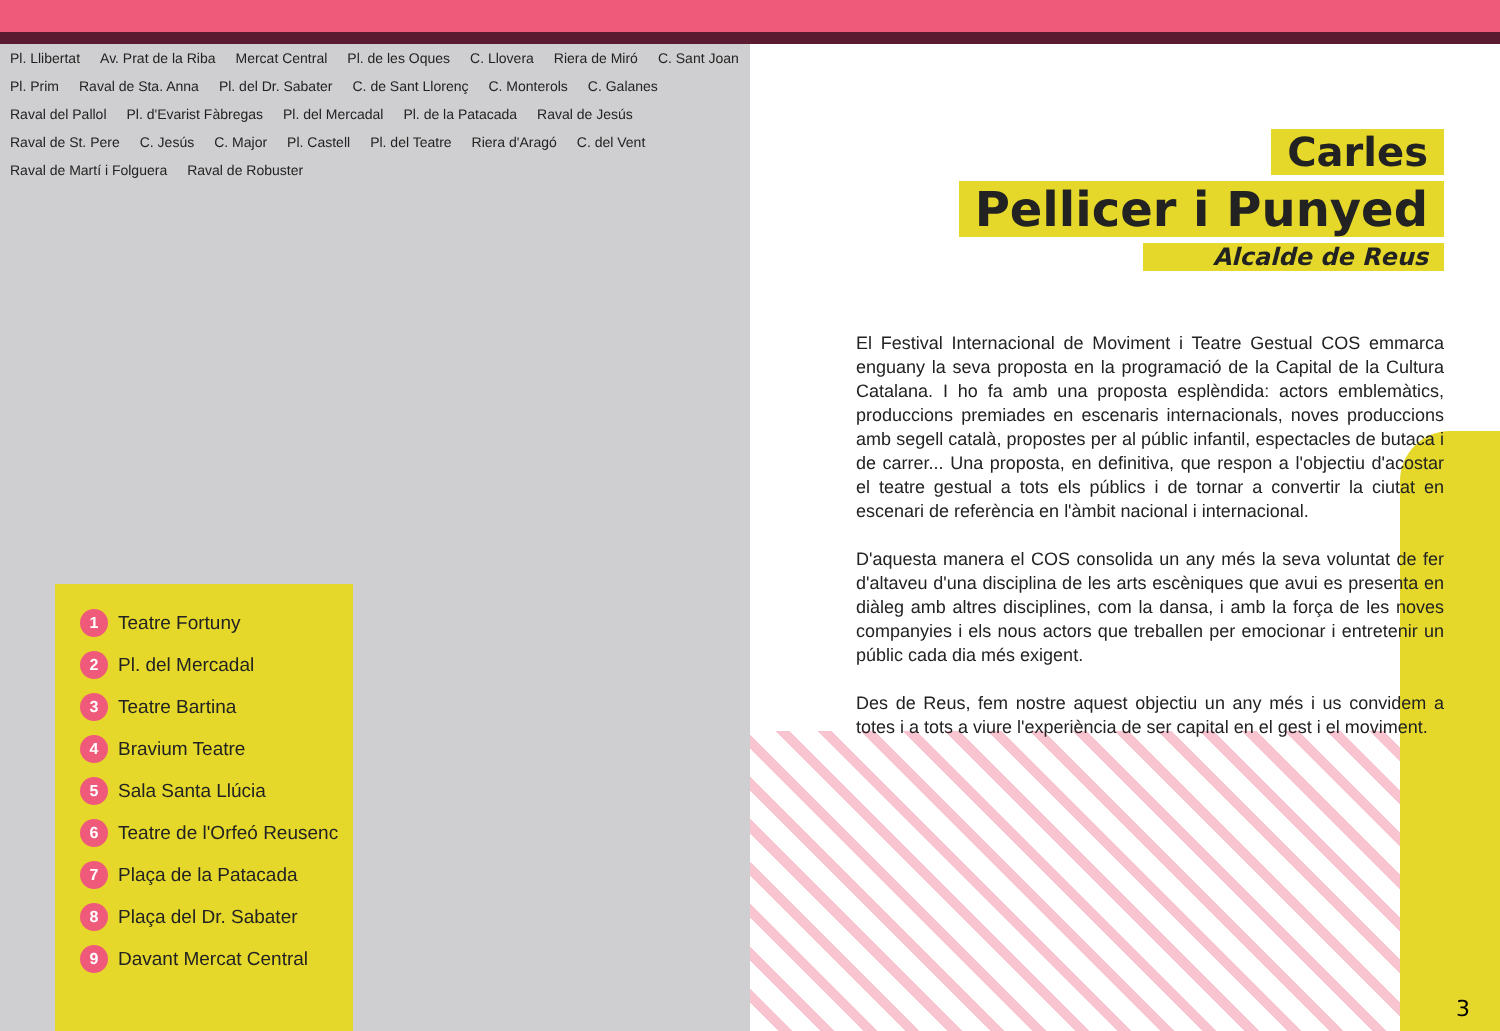Pl. Llibertat Av. Prat de la Riba Mercat Central Pl. de les Oques C. Llovera Riera de Miró C. Sant Joan Pl. Prim Raval de Sta. Anna Pl. del Dr. Sabater C. de Sant Llorenç C. Monterols C. Galanes Raval del Pallol Pl. d'Evarist Fàbregas Pl. del Mercadal Pl. de la Patacada Raval de Jesús Raval de St. Pere C. Jesús C. Major Pl. Castell Pl. del Teatre Riera d'Aragó C. del Vent Raval de Martí i Folguera Raval de Robuster
1 Teatre Fortuny
2 Pl. del Mercadal
3 Teatre Bartina
4 Bravium Teatre
5 Sala Santa Llúcia
6 Teatre de l'Orfeó Reusenc
7 Plaça de la Patacada
8 Plaça del Dr. Sabater
9 Davant Mercat Central
Carles
Pellicer i Punyed
Alcalde de Reus
El Festival Internacional de Moviment i Teatre Gestual COS emmarca enguany la seva proposta en la programació de la Capital de la Cultura Catalana. I ho fa amb una proposta esplèndida: actors emblemàtics, produccions premiades en escenaris internacionals, noves produccions amb segell català, propostes per al públic infantil, espectacles de butaca i de carrer... Una proposta, en definitiva, que respon a l'objectiu d'acostar el teatre gestual a tots els públics i de tornar a convertir la ciutat en escenari de referència en l'àmbit nacional i internacional.
D'aquesta manera el COS consolida un any més la seva voluntat de fer d'altaveu d'una disciplina de les arts escèniques que avui es presenta en diàleg amb altres disciplines, com la dansa, i amb la força de les noves companyies i els nous actors que treballen per emocionar i entretenir un públic cada dia més exigent.
Des de Reus, fem nostre aquest objectiu un any més i us convidem a totes i a tots a viure l'experiència de ser capital en el gest i el moviment.
3